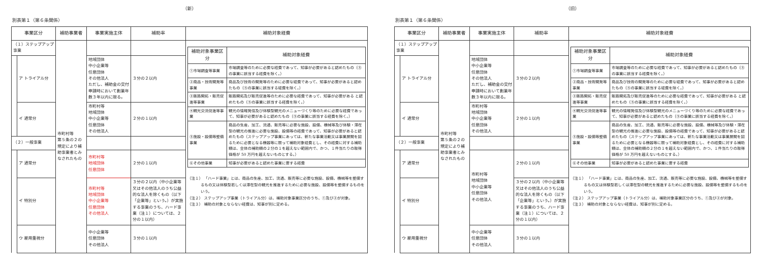（新）
別表第１（第６条関係）
| 事業区分 | | 補助事業者 | 事業実施主体 | 補助率 | 補助対象経費 |
| --- | --- | --- | --- | --- | --- |
| （１）ステップアップ事業 | | 市町村等 第５条の２の規定により補助事業者とみなされたもの | | | / 補助対象事業区分 / 補助対象経費 / / --- / --- / / ①市場調査等事業 / 市場調査等のために必要な経費であって、知事が必要があると認めたもの（⑤の事業に該当する経費を除く。） / / ②商品・技術開発等事業 / 商品及び技術の開発等のために必要な経費であって、知事が必要があると認めたもの（⑤の事業に該当する経費を除く。） / / ③販路開拓・販売促進等事業 / 販路開拓及び販売促進等のために必要な経費であって、知事が必要がある と認めたもの（⑤の事業に該当する経費を除く。） / / ④観光交流促進等事業 / 観光の情報発信及び体験型観光のメニューづくり等のために必要な経費であって、知事が必要があると認めたもの（⑤の事業に該当する経費を除く。） / / ⑤施設・設備等整備事業 / 商品の生産、加工、流通、販売等に必要な施設、設備、機械等及び体験・滞在型の観光の推進に必要な施設、設備等の経費であって、知事が必要があると認めたもの（ステップアップ事業にあっては、新たな事業活動又は事業展開を図るために必要となる機器等に限って補助対象経費とし、その経費に対する補助額は、全体の補助額の２分の１を超えない範囲内で、かつ、１件当たりの取得価格が 50 万円を超えないものとする。） / / ⑥その他事業 / 知事が必要があると認めた事業に要する経費 / （注１） 「ハード事業」とは、商品の生産、加工、流通、販売等に必要な施設、設備、機械等を整備するもの又は体験型若しくは滞在型の観光を推進するために必要な施設、設備等を整備するものをいう。 （注２） ステップアップ事業（トライアル分）は、補助対象事業区分のうち、①及び②が対象。 （注３） 補助の対象とならない経費は、知事が別に定める。 |
| | ア トライアル分 | | 地域団体 中小企業等 任意団体 その他法人 ただし、補助金の交付申請時において創業年数３年以内に限る。 | ３分の２以内 | |
| | イ 通常分 | | 市町村等 地域団体 中小企業等 任意団体 その他法人 | ２分の１以内 | |
| （２）一般事業 | | | | | |
| | ア 通常分 | | 市町村等 地域団体 任意団体 | ２分の１以内 | |
| | イ 特別分 | | 市町村等 地域団体 中小企業等 任意団体 その他法人 | ３分の２以内（中小企業等又はその他法人のうち公益的な法人を除くもの（以下「企業等」という。）が実施する事業のうち、ハード事業（注１）については、２分の１以内） | |
| | ウ 雇用重視分 | | 中小企業等 任意団体 その他法人 | ３分の１以内 | |
（旧）
別表第１（第６条関係）
| 事業区分 | | 補助事業者 | 事業実施主体 | 補助率 | 補助対象経費 |
| --- | --- | --- | --- | --- | --- |
| （１）ステップアップ事業 | | 市町村等 第５条の２の規定により補助事業者とみなされたもの | | | / 補助対象事業区分 / 補助対象経費 / / --- / --- / / ①市場調査等事業 / 市場調査等のために必要な経費であって、知事が必要があると認めたもの（⑤の事業に該当する経費を除く。） / / ②商品・技術開発等事業 / 商品及び技術の開発等のために必要な経費であって、知事が必要があると認めたもの（⑤の事業に該当する経費を除く。） / / ③販路開拓・販売促進等事業 / 販路開拓及び販売促進等のために必要な経費であって、知事が必要がある と認めたもの（⑤の事業に該当する経費を除く。） / / ④観光交流促進等事業 / 観光の情報発信及び体験型観光のメニューづくり等のために必要な経費であって、知事が必要があると認めたもの（⑤の事業に該当する経費を除く。） / / ⑤施設・設備等整備事業 / 商品の生産、加工、流通、販売等に必要な施設、設備、機械等及び体験・滞在型の観光の推進に必要な施設、設備等の経費であって、知事が必要があると認めたもの（ステップアップ事業にあっては、新たな事業活動又は事業展開を図るために必要となる機器等に限って補助対象経費とし、その経費に対する補助額は、全体の補助額の２分の１を超えない範囲内で、かつ、１件当たりの取得価格が 50 万円を超えないものとする。） / / ⑥その他事業 / 知事が必要があると認めた事業に要する経費 / （注１） 「ハード事業」とは、商品の生産、加工、流通、販売等に必要な施設、設備、機械等を整備するもの又は体験型若しくは滞在型の観光を推進するために必要な施設、設備等を整備するものをいう。 （注２） ステップアップ事業（トライアル分）は、補助対象事業区分のうち、①及び②が対象。 （注３） 補助の対象とならない経費は、知事が別に定める。 |
| | ア トライアル分 | | 地域団体 中小企業等 任意団体 その他法人 ただし、補助金の交付申請時において創業年数３年以内に限る。 | ３分の２以内 | |
| | イ 通常分 | | 市町村等 地域団体 中小企業等 任意団体 その他法人 | ２分の１以内 | |
| （２）一般事業 | | | | | |
| | ア 通常分 | | 市町村等 地域団体 中小企業等 任意団体 その他法人 | ２分の１以内 | |
| | イ 特別分 | | | ３分の２以内（中小企業等又はその他法人のうち公益的な法人を除くもの（以下「企業等」という。）が実施する事業のうち、ハード事業（注１）については、２分の１以内） | |
| | ウ 雇用重視分 | | 中小企業等 任意団体 その他法人 | ３分の１以内 | |